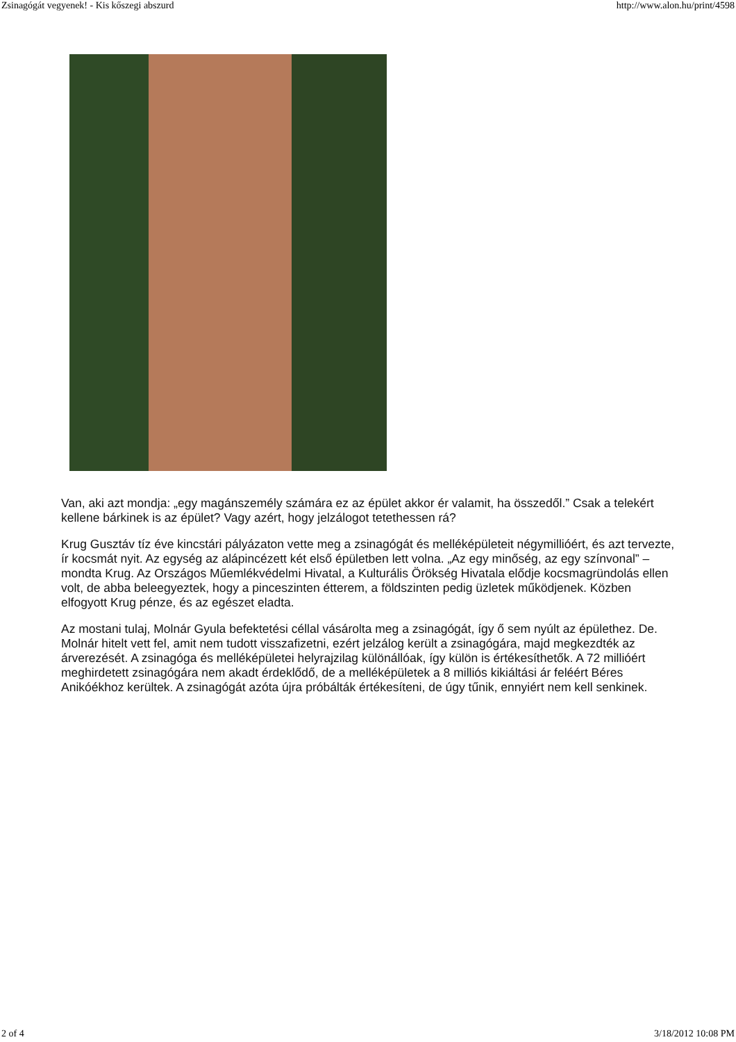Zsinagógát vegyenek! - Kis kőszegi abszurd http://www.alon.hu/print/4598
Van, aki azt mondja: „egy magánszemély számára ez az épület akkor ér valamit, ha összedől.” Csak a telekért kellene bárkinek is az épület? Vagy azért, hogy jelzálogot tetethessen rá?
Krug Gusztáv tíz éve kincstári pályázaton vette meg a zsinagógát és melléképületeit négymillióért, és azt tervezte, ír kocsmát nyit. Az egység az alápincézett két első épületben lett volna. „Az egy minőség, az egy színvonal” – mondta Krug. Az Országos Műemlékvédelmi Hivatal, a Kulturális Örökség Hivatala elődje kocsmagründolás ellen volt, de abba beleegyeztek, hogy a pinceszinten étterem, a földszinten pedig üzletek működjenek. Közben elfogyott Krug pénze, és az egészet eladta.
Az mostani tulaj, Molnár Gyula befektetési céllal vásárolta meg a zsinagógát, így ő sem nyúlt az épülethez. De. Molnár hitelt vett fel, amit nem tudott visszafizetni, ezért jelzálog került a zsinagógára, majd megkezdték az árverezését. A zsinagóga és melléképületei helyrajzilag különállóak, így külön is értékesíthetők. A 72 millióért meghirdetett zsinagógára nem akadt érdeklődő, de a melléképületek a 8 milliós kikiáltási ár feléért Béres Anikóékhoz kerültek. A zsinagógát azóta újra próbálták értékesíteni, de úgy tűnik, ennyiért nem kell senkinek.
2 of 4 3/18/2012 10:08 PM